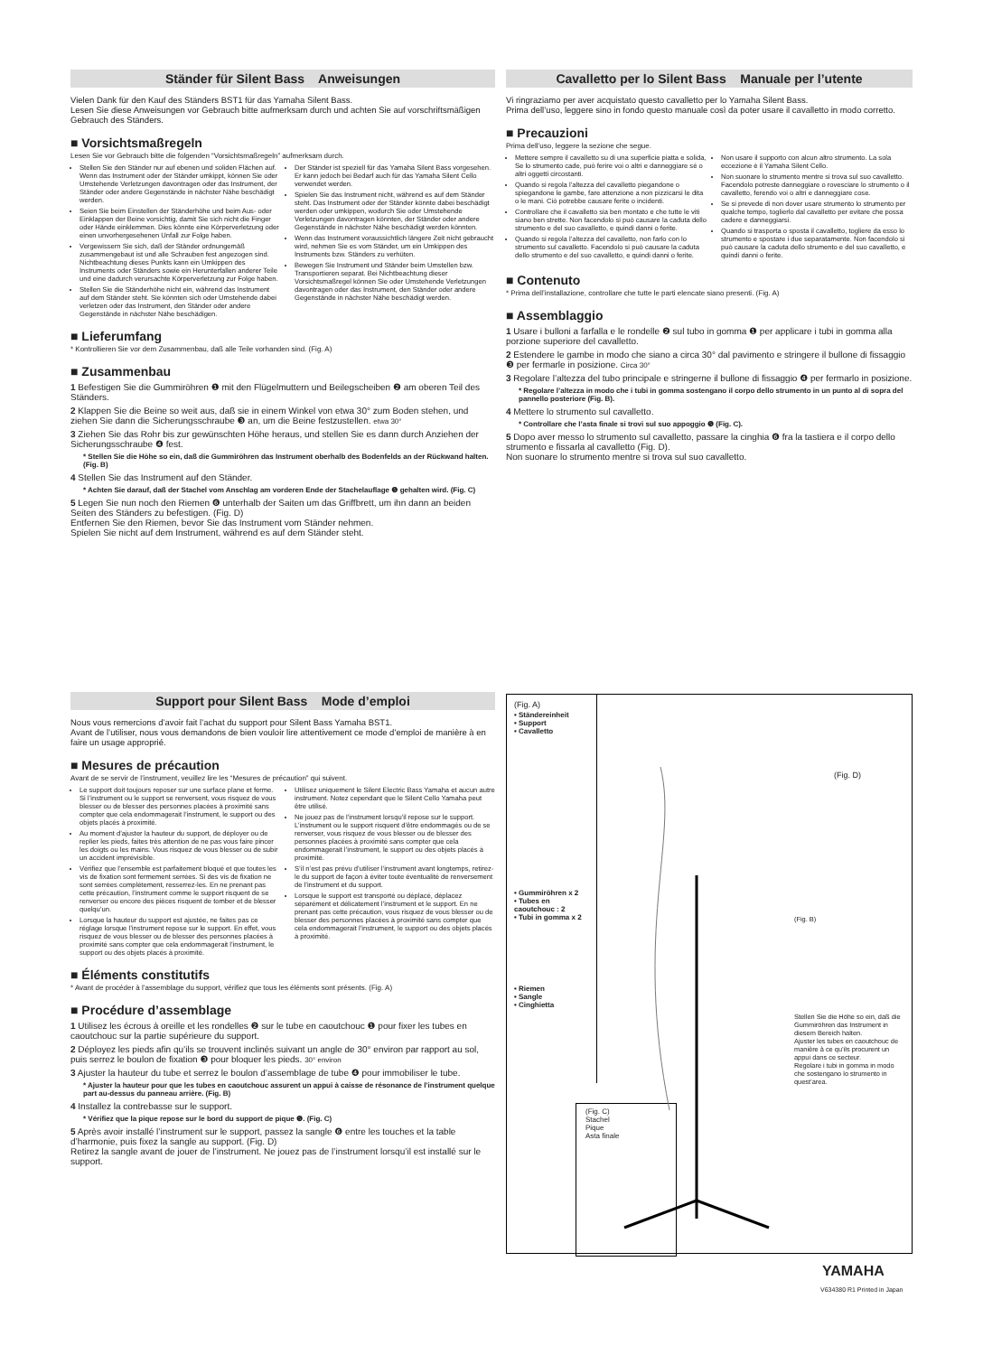Ständer für Silent Bass Anweisungen
Vielen Dank für den Kauf des Ständers BST1 für das Yamaha Silent Bass.
Lesen Sie diese Anweisungen vor Gebrauch bitte aufmerksam durch und achten Sie auf vorschriftsmäßigen Gebrauch des Ständers.
■ Vorsichtsmaßregeln
Lesen Sie vor Gebrauch bitte die folgenden “Vorsichtsmaßregeln” aufmerksam durch.
Stellen Sie den Ständer nur auf ebenen und soliden Flächen auf. Wenn das Instrument oder der Ständer umkippt, können Sie oder Umstehende Verletzungen davontragen oder das Instrument, der Ständer oder andere Gegenstände in nächster Nähe beschädigt werden.
Seien Sie beim Einstellen der Ständerhöhe und beim Aus- oder Einklappen der Beine vorsichtig, damit Sie sich nicht die Finger oder Hände einklemmen. Dies könnte eine Körperverletzung oder einen unvorhergesehenen Unfall zur Folge haben.
Vergewissern Sie sich, daß der Ständer ordnungemäß zusammengebaut ist und alle Schrauben fest angezogen sind. Nichtbeachtung dieses Punkts kann ein Umkippen des Instruments oder Ständers sowie ein Herunterfallen anderer Teile und eine dadurch verursachte Körperverletzung zur Folge haben.
Stellen Sie die Ständerhöhe nicht ein, während das Instrument auf dem Ständer steht. Sie könnten sich oder Umstehende dabei verletzen oder das Instrument, den Ständer oder andere Gegenstände in nächster Nähe beschädigen.
Der Ständer ist speziell für das Yamaha Silent Bass vorgesehen. Er kann jedoch bei Bedarf auch für das Yamaha Silent Cello verwendet werden.
Spielen Sie das Instrument nicht, während es auf dem Ständer steht. Das Instrument oder der Ständer könnte dabei beschädigt werden oder umkippen, wodurch Sie oder Umstehende Verletzungen davontragen könnten, der Ständer oder andere Gegenstände in nächster Nähe beschädigt werden könnten.
Wenn das Instrument voraussichtlich längere Zeit nicht gebraucht wird, nehmen Sie es vom Ständer, um ein Umkippen des Instruments bzw. Ständers zu verhüten.
Bewegen Sie Instrument und Ständer beim Umstellen bzw. Transportieren separat. Bei Nichtbeachtung dieser Vorsichtsmaßregel können Sie oder Umstehende Verletzungen davontragen oder das Instrument, den Ständer oder andere Gegenstände in nächster Nähe beschädigt werden.
■ Lieferumfang
* Kontrollieren Sie vor dem Zusammenbau, daß alle Teile vorhanden sind. (Fig. A)
■ Zusammenbau
1 Befestigen Sie die Gummiröhren ❶ mit den Flügelmuttern und Beilegscheiben ❷ am oberen Teil des Ständers.
2 Klappen Sie die Beine so weit aus, daß sie in einem Winkel von etwa 30° zum Boden stehen, und ziehen Sie dann die Sicherungsschraube ❸ an, um die Beine festzustellen. etwa 30°
3 Ziehen Sie das Rohr bis zur gewünschten Höhe heraus, und stellen Sie es dann durch Anziehen der Sicherungsschraube ❹ fest.
* Stellen Sie die Höhe so ein, daß die Gummiröhren das Instrument oberhalb des Bodenfelds an der Rückwand halten. (Fig. B)
4 Stellen Sie das Instrument auf den Ständer.
* Achten Sie darauf, daß der Stachel vom Anschlag am vorderen Ende der Stachelauflage ❺ gehalten wird. (Fig. C)
5 Legen Sie nun noch den Riemen ❻ unterhalb der Saiten um das Griffbrett, um ihn dann an beiden Seiten des Ständers zu befestigen. (Fig. D)
Entfernen Sie den Riemen, bevor Sie das Instrument vom Ständer nehmen.
Spielen Sie nicht auf dem Instrument, während es auf dem Ständer steht.
Cavalletto per lo Silent Bass Manuale per l’utente
Vi ringraziamo per aver acquistato questo cavalletto per lo Yamaha Silent Bass.
Prima dell’uso, leggere sino in fondo questo manuale così da poter usare il cavalletto in modo corretto.
■ Precauzioni
Prima dell’uso, leggere la sezione che segue.
Mettere sempre il cavalletto su di una superficie piatta e solida, Se lo strumento cade, può ferire voi o altri e danneggiare sé o altri oggetti circostanti.
Quando si regola l’altezza del cavalletto piegandone o spiegandone le gambe, fare attenzione a non pizzicarsi le dita o le mani. Ciò potrebbe causare ferite o incidenti.
Controllare che il cavalletto sia ben montato e che tutte le viti siano ben strette. Non facendolo si può causare la caduta dello strumento e del suo cavalletto, e quindi danni o ferite.
Quando si regola l’altezza del cavalletto, non farlo con lo strumento sul cavalletto. Facendolo si può causare la caduta dello strumento e del suo cavalletto, e quindi danni o ferite.
Non usare il supporto con alcun altro strumento. La sola eccezione è il Yamaha Silent Cello.
Non suonare lo strumento mentre si trova sul suo cavalletto. Facendolo potreste danneggiare o rovesciare lo strumento o il cavalletto, ferendo voi o altri e danneggiare cose.
Se si prevede di non dover usare strumento lo strumento per qualche tempo, toglierlo dal cavalletto per evitare che possa cadere e danneggiarsi.
Quando si trasporta o sposta il cavalletto, togliere da esso lo strumento e spostare i due separatamente. Non facendolo si può causare la caduta dello strumento e del suo cavalletto, e quindi danni o ferite.
■ Contenuto
* Prima dell’installazione, controllare che tutte le parti elencate siano presenti. (Fig. A)
■ Assemblaggio
1 Usare i bulloni a farfalla e le rondelle ❷ sul tubo in gomma ❶ per applicare i tubi in gomma alla porzione superiore del cavalletto.
2 Estendere le gambe in modo che siano a circa 30° dal pavimento e stringere il bullone di fissaggio ❸ per fermarle in posizione. Circa 30°
3 Regolare l’altezza del tubo principale e stringerne il bullone di fissaggio ❹ per fermarlo in posizione.
* Regolare l’altezza in modo che i tubi in gomma sostengano il corpo dello strumento in un punto al di sopra del pannello posteriore (Fig. B).
4 Mettere lo strumento sul cavalletto.
* Controllare che l’asta finale si trovi sul suo appoggio ❺ (Fig. C).
5 Dopo aver messo lo strumento sul cavalletto, passare la cinghia ❻ fra la tastiera e il corpo dello strumento e fissarla al cavalletto (Fig. D).
Non suonare lo strumento mentre si trova sul suo cavalletto.
Support pour Silent Bass Mode d’emploi
Nous vous remercions d’avoir fait l’achat du support pour Silent Bass Yamaha BST1.
Avant de l’utiliser, nous vous demandons de bien vouloir lire attentivement ce mode d’emploi de manière à en faire un usage approprié.
■ Mesures de précaution
Avant de se servir de l’instrument, veuillez lire les “Mesures de précaution” qui suivent.
Le support doit toujours reposer sur une surface plane et ferme. Si l’instrument ou le support se renversent, vous risquez de vous blesser ou de blesser des personnes placées à proximité sans compter que cela endommagerait l’instrument, le support ou des objets placés à proximité.
Au moment d’ajuster la hauteur du support, de déployer ou de replier les pieds, faites très attention de ne pas vous faire pincer les doigts ou les mains. Vous risquez de vous blesser ou de subir un accident imprévisible.
Vérifiez que l’ensemble est parfaitement bloqué et que toutes les vis de fixation sont fermement serrées. Si des vis de fixation ne sont serrées complètement, resserrez-les. En ne prenant pas cette précaution, l’instrument comme le support risquent de se renverser ou encore des pièces risquent de tomber et de blesser quelqu’un.
Lorsque la hauteur du support est ajustée, ne faites pas ce réglage lorsque l’instrument repose sur le support. En effet, vous risquez de vous blesser ou de blesser des personnes placées à proximité sans compter que cela endommagerait l’instrument, le support ou des objets placés à proximité.
Utilisez uniquement le Silent Electric Bass Yamaha et aucun autre instrument. Notez cependant que le Silent Cello Yamaha peut être utilisé.
Ne jouez pas de l’instrument lorsqu’il repose sur le support. L’instrument ou le support risquent d’être endommagés ou de se renverser, vous risquez de vous blesser ou de blesser des personnes placées à proximité sans compter que cela endommagerait l’instrument, le support ou des objets placés à proximité.
S’il n’est pas prévu d’utiliser l’instrument avant longtemps, retirez-le du support de façon à éviter toute éventualité de renversement de l’instrument et du support.
Lorsque le support est transporté ou déplacé, déplacez séparément et délicatement l’instrument et le support. En ne prenant pas cette précaution, vous risquez de vous blesser ou de blesser des personnes placées à proximité sans compter que cela endommagerait l’instrument, le support ou des objets placés à proximité.
■ Éléments constitutifs
* Avant de procéder à l’assemblage du support, vérifiez que tous les éléments sont présents. (Fig. A)
■ Procédure d’assemblage
1 Utilisez les écrous à oreille et les rondelles ❷ sur le tube en caoutchouc ❶ pour fixer les tubes en caoutchouc sur la partie supérieure du support.
2 Déployez les pieds afin qu’ils se trouvent inclinés suivant un angle de 30° environ par rapport au sol, puis serrez le boulon de fixation ❸ pour bloquer les pieds. 30° environ
3 Ajuster la hauteur du tube et serrez le boulon d’assemblage de tube ❹ pour immobiliser le tube.
* Ajuster la hauteur pour que les tubes en caoutchouc assurent un appui à caisse de résonance de l’instrument quelque part au-dessus du panneau arrière. (Fig. B)
4 Installez la contrebasse sur le support.
* Vérifiez que la pique repose sur le bord du support de pique ❺. (Fig. C)
5 Après avoir installé l’instrument sur le support, passez la sangle ❻ entre les touches et la table d’harmonie, puis fixez la sangle au support. (Fig. D)
Retirez la sangle avant de jouer de l’instrument. Ne jouez pas de l’instrument lorsqu’il est installé sur le support.
(Fig. A)
• Ständereinheit
• Support
• Cavalletto
• Gummiröhren x 2
• Tubes en caoutchouc : 2
• Tubi in gomma x 2
• Riemen
• Sangle
• Cinghietta
(Fig. D)
(Fig. B)
Stellen Sie die Höhe so ein, daß die Gummiröhren das Instrument in diesem Bereich halten.
Ajuster les tubes en caoutchouc de manière à ce qu’ils procurent un appui dans ce secteur.
Regolare i tubi in gomma in modo che sostengano lo strumento in quest’area.
(Fig. C)
Stachel
Pique
Asta finale
YAMAHA
V634380 R1 Printed in Japan